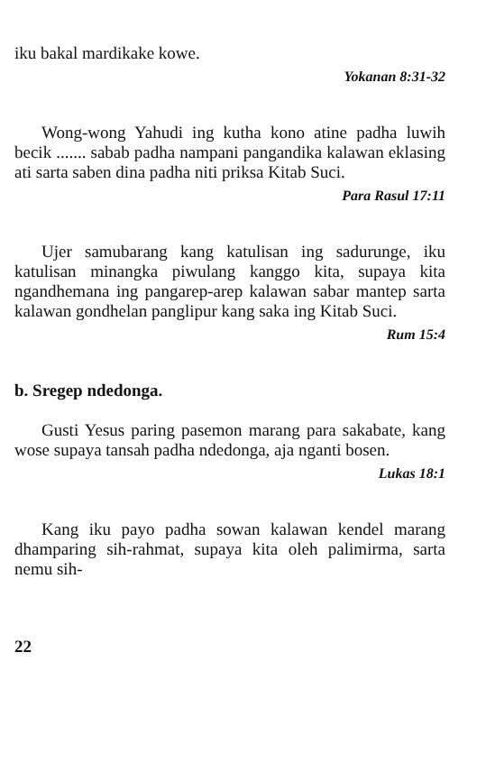iku bakal mardikake kowe.
Yokanan 8:31-32
Wong-wong Yahudi ing kutha kono atine padha luwih becik ....... sabab padha nampani pangandika kalawan eklasing ati sarta saben dina padha niti priksa Kitab Suci.
Para Rasul 17:11
Ujer samubarang kang katulisan ing sadurunge, iku katulisan minangka piwulang kanggo kita, supaya kita ngandhemana ing pangarep-arep kalawan sabar mantep sarta kalawan gondhelan panglipur kang saka ing Kitab Suci.
Rum 15:4
b. Sregep ndedonga.
Gusti Yesus paring pasemon marang para sakabate, kang wose supaya tansah padha ndedonga, aja nganti bosen.
Lukas 18:1
Kang iku payo padha sowan kalawan kendel marang dhamparing sih-rahmat, supaya kita oleh palimirma, sarta nemu sih-
22